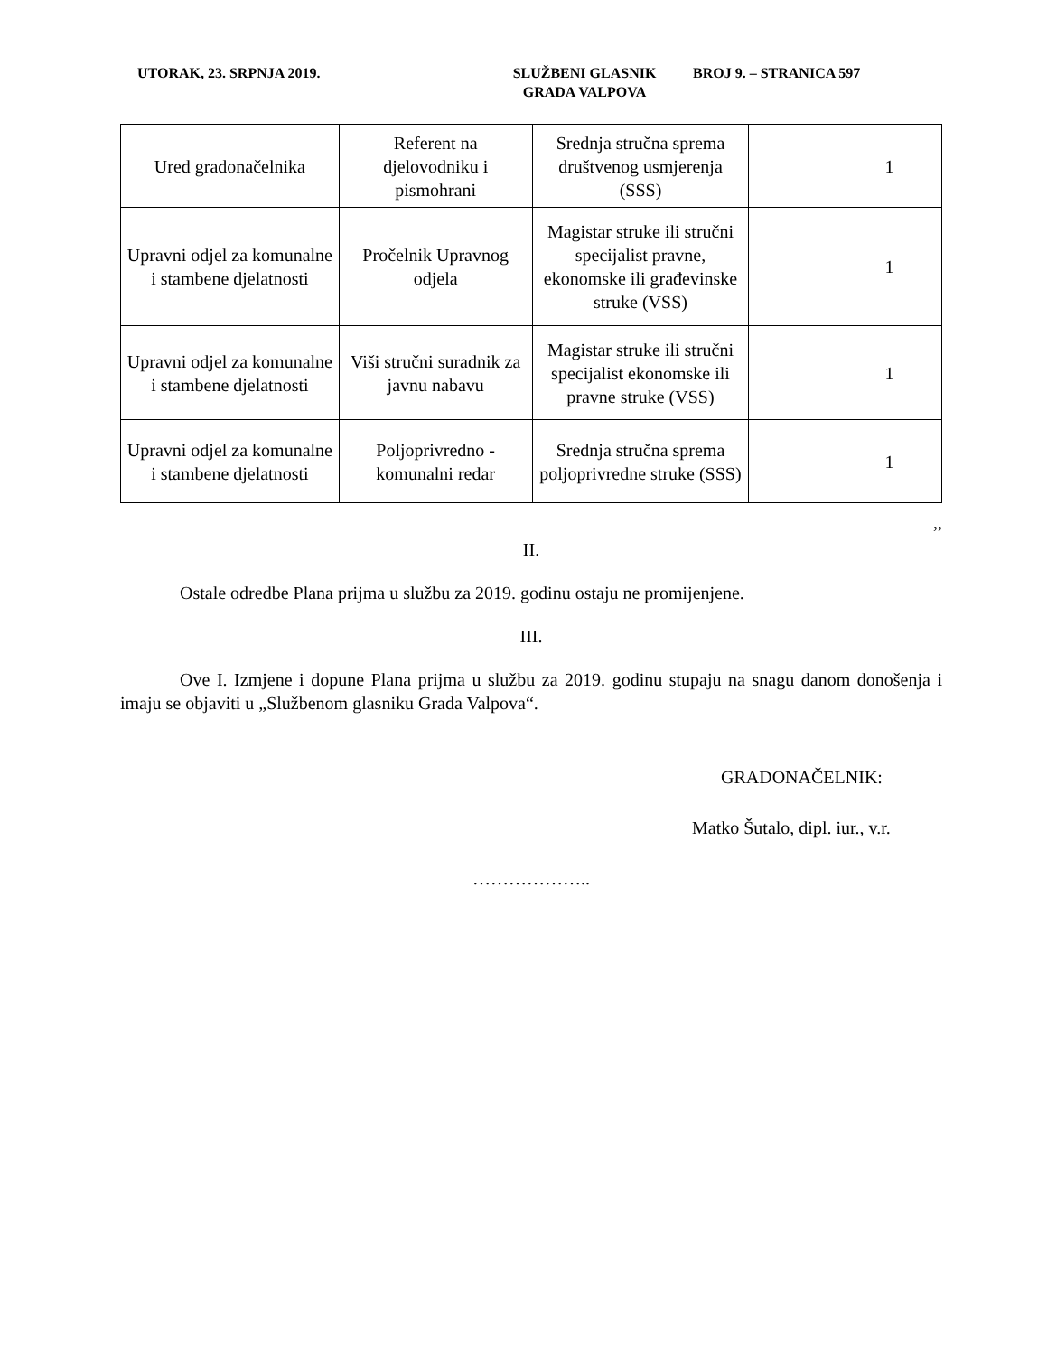UTORAK, 23. SRPNJA 2019. SLUŽBENI GLASNIK
GRADA VALPOVA
BROJ 9. – STRANICA 597
| Ured gradonačelnika | Referent na djelovodniku i pismohrani | Srednja stručna sprema društvenog usmjerenja (SSS) | | 1 |
| Upravni odjel za komunalne i stambene djelatnosti | Pročelnik Upravnog odjela | Magistar struke ili stručni specijalist pravne, ekonomske ili građevinske struke (VSS) | | 1 |
| Upravni odjel za komunalne i stambene djelatnosti | Viši stručni suradnik za javnu nabavu | Magistar struke ili stručni specijalist ekonomske ili pravne struke (VSS) | | 1 |
| Upravni odjel za komunalne i stambene djelatnosti | Poljoprivredno - komunalni redar | Srednja stručna sprema poljoprivredne struke (SSS) | | 1 |
,,
II.
Ostale odredbe Plana prijma u službu za 2019. godinu ostaju ne promijenjene.
III.
Ove I. Izmjene i dopune Plana prijma u službu za 2019. godinu stupaju na snagu danom donošenja i imaju se objaviti u „Službenom glasniku Grada Valpova“.
GRADONAČELNIK:
Matko Šutalo, dipl. iur., v.r.
………………..